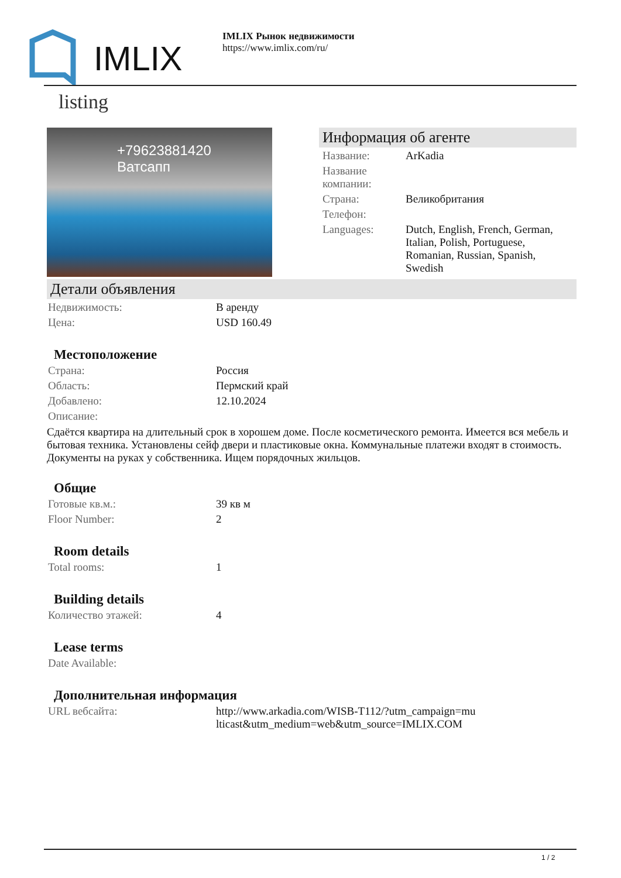IMLIX
IMLIX Рынок недвижимости
https://www.imlix.com/ru/
listing
+79623881420
Ватсапп
Информация об агенте
| Название: | ArKadia |
| Название компании: | |
| Страна: | Великобритания |
| Телефон: | |
| Languages: | Dutch, English, French, German, Italian, Polish, Portuguese, Romanian, Russian, Spanish, Swedish |
Детали объявления
| Недвижимость: | В аренду |
| Цена: | USD 160.49 |
Местоположение
| Страна: | Россия |
| Область: | Пермский край |
| Добавлено: | 12.10.2024 |
| Описание: | |
Сдаётся квартира на длительный срок в хорошем доме. После косметического ремонта. Имеется вся мебель и бытовая техника. Установлены сейф двери и пластиковые окна. Коммунальные платежи входят в стоимость. Документы на руках у собственника. Ищем порядочных жильцов.
Общие
| Готовые кв.м.: | 39 кв м |
| Floor Number: | 2 |
Room details
| Total rooms: | 1 |
Building details
| Количество этажей: | 4 |
Lease terms
| Date Available: | |
Дополнительная информация
| URL вебсайта: | http://www.arkadia.com/WISB-T112/?utm_campaign=multicast&utm_medium=web&utm_source=IMLIX.COM |
1 / 2